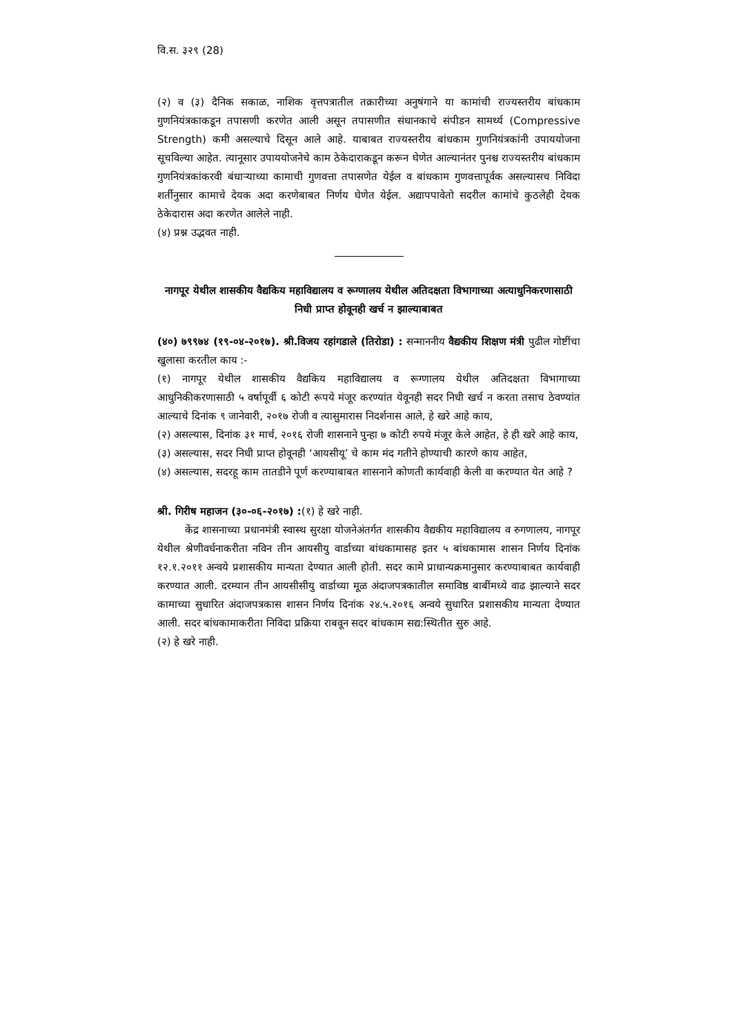वि.स. ३२९ (28)
(२) व (३) दैनिक सकाळ, नाशिक वृत्तपत्रातील तक्रारीच्या अनुषंगाने या कामांची राज्यस्तरीय बांधकाम गुणनियंत्रकाकडून तपासणी करणेत आली असून तपासणीत संधानकाचे संपीडन सामर्थ्य (Compressive Strength) कमी असल्याचे दिसून आले आहे. याबाबत राज्यस्तरीय बांधकाम गुणनियंत्रकांनी उपाययोजना सूचविल्या आहेत. त्यानूसार उपाययोजनेचे काम ठेकेदाराकडून करून घेणेत आल्यानंतर पुनश्च राज्यस्तरीय बांधकाम गुणनियंत्रकांकरवी बंधाऱ्याच्या कामाची गुणवत्ता तपासणेत येईल व बांधकाम गुणवत्तापूर्वक असल्यासच निविदा शर्तीनुसार कामाचे देयक अदा करणेबाबत निर्णय घेणेत येईल. अद्यापपावेतो सदरील कामांचे कुठलेही देयक ठेकेदारास अदा करणेत आलेले नाही.
(४) प्रश्न उद्भवत नाही.
नागपूर येथील शासकीय वैद्यकिय महाविद्यालय व रूग्णालय येथील अतिदक्षता विभागाच्या अत्याधुनिकरणासाठी निधी प्राप्त होवूनही खर्च न झाल्याबाबत
(४०) ७९९७४ (१९-०४-२०१७). श्री.विजय रहांगडाले (तिरोडा) : सन्माननीय वैद्यकीय शिक्षण मंत्री पुढील गोष्टींचा खुलासा करतील काय :-
(१) नागपूर येथील शासकीय वैद्यकिय महाविद्यालय व रूग्णालय येथील अतिदक्षता विभागाच्या आधुनिकीकरणासाठी ५ वर्षापूर्वी ६ कोटी रूपये मंजूर करण्यांत येवूनही सदर निधी खर्च न करता तसाच ठेवण्यांत आल्याचे दिनांक ९ जानेवारी, २०१७ रोजी व त्यासुमारास निदर्शनास आले, हे खरे आहे काय,
(२) असल्यास, दिनांक ३१ मार्च, २०१६ रोजी शासनाने पुन्हा ७ कोटी रुपये मंजूर केले आहेत, हे ही खरे आहे काय,
(३) असल्यास, सदर निधी प्राप्त होवूनही ‘आयसीयू’ चे काम मंद गतीने होण्याची कारणे काय आहेत,
(४) असल्यास, सदरहू काम तातडीने पूर्ण करण्याबाबत शासनाने कोणती कार्यवाही केली वा करण्यात येत आहे ?
श्री. गिरीष महाजन (३०-०६-२०१७) :(१) हे खरे नाही.
केंद्र शासनाच्या प्रधानमंत्री स्वास्थ सुरक्षा योजनेअंतर्गत शासकीय वैद्यकीय महाविद्यालय व रुगणालय, नागपूर येथील श्रेणीवर्धनाकरीता नविन तीन आयसीयु वार्डाच्या बांधकामासह इतर ५ बांधकामास शासन निर्णय दिनांक १२.१.२०११ अन्वये प्रशासकीय मान्यता देण्यात आली होती. सदर कामे प्राधान्यक्रमानुसार करण्याबाबत कार्यवाही करण्यात आली. दरम्यान तीन आयसीसीयु वार्डाच्या मूळ अंदाजपत्रकातील समाविष्ठ बाबींमध्ये वाढ झाल्याने सदर कामाच्या सुधारित अंदाजपत्रकास शासन निर्णय दिनांक २४.५.२०१६ अन्वये सुधारित प्रशासकीय मान्यता देण्यात आली. सदर बांधकामाकरीता निविदा प्रक्रिया राबवून सदर बांधकाम सद्य:स्थितीत सुरु आहे.
(२) हे खरे नाही.